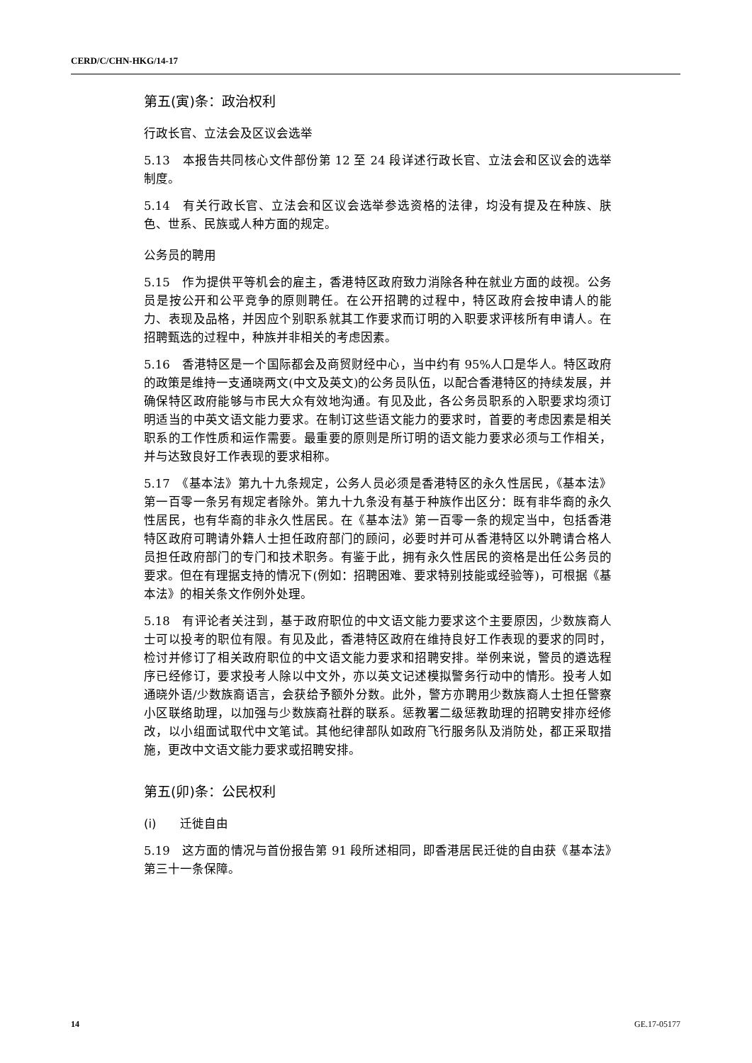CERD/C/CHN-HKG/14-17
第五(寅)条：政治权利
行政长官、立法会及区议会选举
5.13　本报告共同核心文件部份第 12 至 24 段详述行政长官、立法会和区议会的选举制度。
5.14　有关行政长官、立法会和区议会选举参选资格的法律，均没有提及在种族、肤色、世系、民族或人种方面的规定。
公务员的聘用
5.15　作为提供平等机会的雇主，香港特区政府致力消除各种在就业方面的歧视。公务员是按公开和公平竞争的原则聘任。在公开招聘的过程中，特区政府会按申请人的能力、表现及品格，并因应个别职系就其工作要求而订明的入职要求评核所有申请人。在招聘甄选的过程中，种族并非相关的考虑因素。
5.16　香港特区是一个国际都会及商贸财经中心，当中约有 95%人口是华人。特区政府的政策是维持一支通晓两文(中文及英文)的公务员队伍，以配合香港特区的持续发展，并确保特区政府能够与市民大众有效地沟通。有见及此，各公务员职系的入职要求均须订明适当的中英文语文能力要求。在制订这些语文能力的要求时，首要的考虑因素是相关职系的工作性质和运作需要。最重要的原则是所订明的语文能力要求必须与工作相关，并与达致良好工作表现的要求相称。
5.17　《基本法》第九十九条规定，公务人员必须是香港特区的永久性居民，《基本法》第一百零一条另有规定者除外。第九十九条没有基于种族作出区分：既有非华裔的永久性居民，也有华裔的非永久性居民。在《基本法》第一百零一条的规定当中，包括香港特区政府可聘请外籍人士担任政府部门的顾问，必要时并可从香港特区以外聘请合格人员担任政府部门的专门和技术职务。有鉴于此，拥有永久性居民的资格是出任公务员的要求。但在有理据支持的情况下(例如：招聘困难、要求特别技能或经验等)，可根据《基本法》的相关条文作例外处理。
5.18　有评论者关注到，基于政府职位的中文语文能力要求这个主要原因，少数族裔人士可以投考的职位有限。有见及此，香港特区政府在维持良好工作表现的要求的同时，检讨并修订了相关政府职位的中文语文能力要求和招聘安排。举例来说，警员的遴选程序已经修订，要求投考人除以中文外，亦以英文记述模拟警务行动中的情形。投考人如通晓外语/少数族裔语言，会获给予额外分数。此外，警方亦聘用少数族裔人士担任警察小区联络助理，以加强与少数族裔社群的联系。惩教署二级惩教助理的招聘安排亦经修改，以小组面试取代中文笔试。其他纪律部队如政府飞行服务队及消防处，都正采取措施，更改中文语文能力要求或招聘安排。
第五(卯)条：公民权利
(i)　　迁徙自由
5.19　这方面的情况与首份报告第 91 段所述相同，即香港居民迁徙的自由获《基本法》第三十一条保障。
14 GE.17-05177